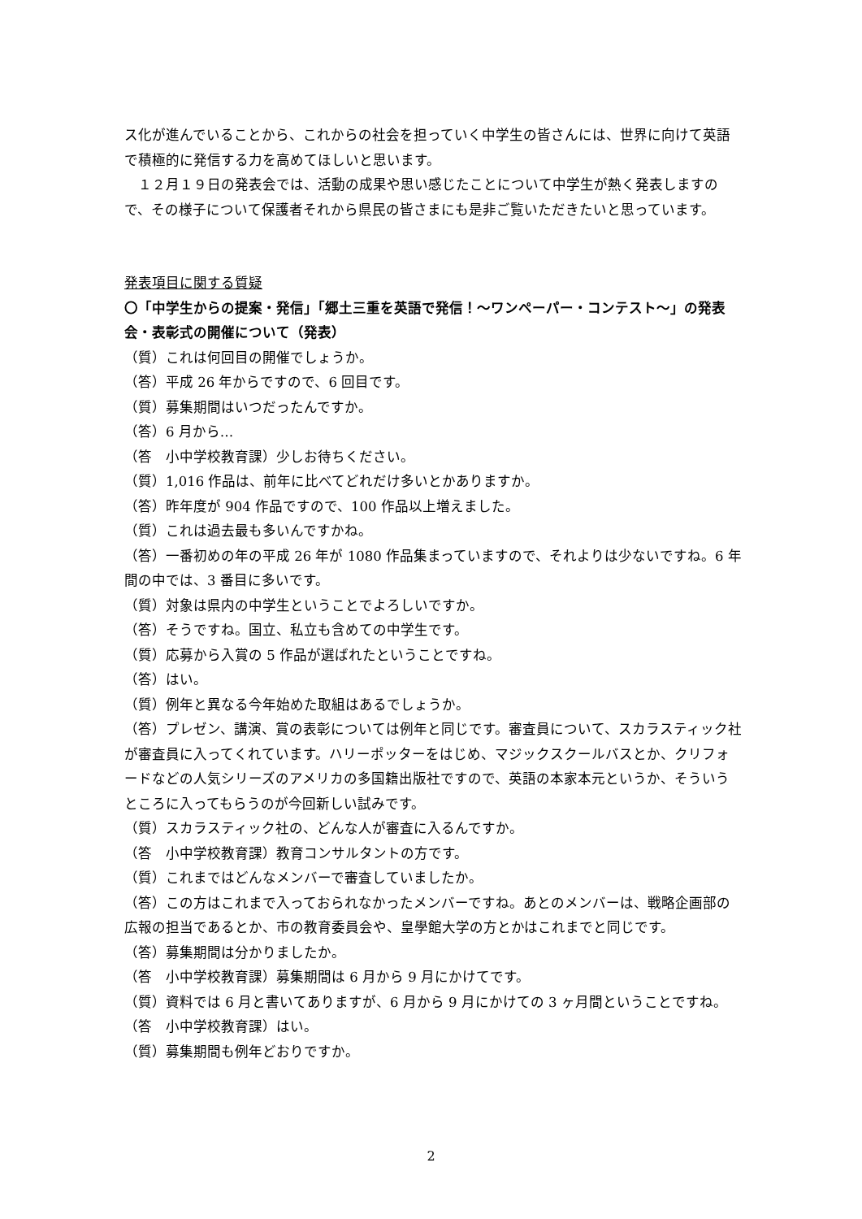ス化が進んでいることから、これからの社会を担っていく中学生の皆さんには、世界に向けて英語で積極的に発信する力を高めてほしいと思います。
　１２月１９日の発表会では、活動の成果や思い感じたことについて中学生が熱く発表しますので、その様子について保護者それから県民の皆さまにも是非ご覧いただきたいと思っています。
発表項目に関する質疑
〇「中学生からの提案・発信」「郷土三重を英語で発信！～ワンペーパー・コンテスト～」の発表会・表彰式の開催について（発表）
（質）これは何回目の開催でしょうか。
（答）平成 26 年からですので、6 回目です。
（質）募集期間はいつだったんですか。
（答）6 月から…
（答　小中学校教育課）少しお待ちください。
（質）1,016 作品は、前年に比べてどれだけ多いとかありますか。
（答）昨年度が 904 作品ですので、100 作品以上増えました。
（質）これは過去最も多いんですかね。
（答）一番初めの年の平成 26 年が 1080 作品集まっていますので、それよりは少ないですね。6 年間の中では、3 番目に多いです。
（質）対象は県内の中学生ということでよろしいですか。
（答）そうですね。国立、私立も含めての中学生です。
（質）応募から入賞の 5 作品が選ばれたということですね。
（答）はい。
（質）例年と異なる今年始めた取組はあるでしょうか。
（答）プレゼン、講演、賞の表彰については例年と同じです。審査員について、スカラスティック社が審査員に入ってくれています。ハリーポッターをはじめ、マジックスクールバスとか、クリフォードなどの人気シリーズのアメリカの多国籍出版社ですので、英語の本家本元というか、そういうところに入ってもらうのが今回新しい試みです。
（質）スカラスティック社の、どんな人が審査に入るんですか。
（答　小中学校教育課）教育コンサルタントの方です。
（質）これまではどんなメンバーで審査していましたか。
（答）この方はこれまで入っておられなかったメンバーですね。あとのメンバーは、戦略企画部の広報の担当であるとか、市の教育委員会や、皇學館大学の方とかはこれまでと同じです。
（答）募集期間は分かりましたか。
（答　小中学校教育課）募集期間は 6 月から 9 月にかけてです。
（質）資料では 6 月と書いてありますが、6 月から 9 月にかけての 3 ヶ月間ということですね。
（答　小中学校教育課）はい。
（質）募集期間も例年どおりですか。
2